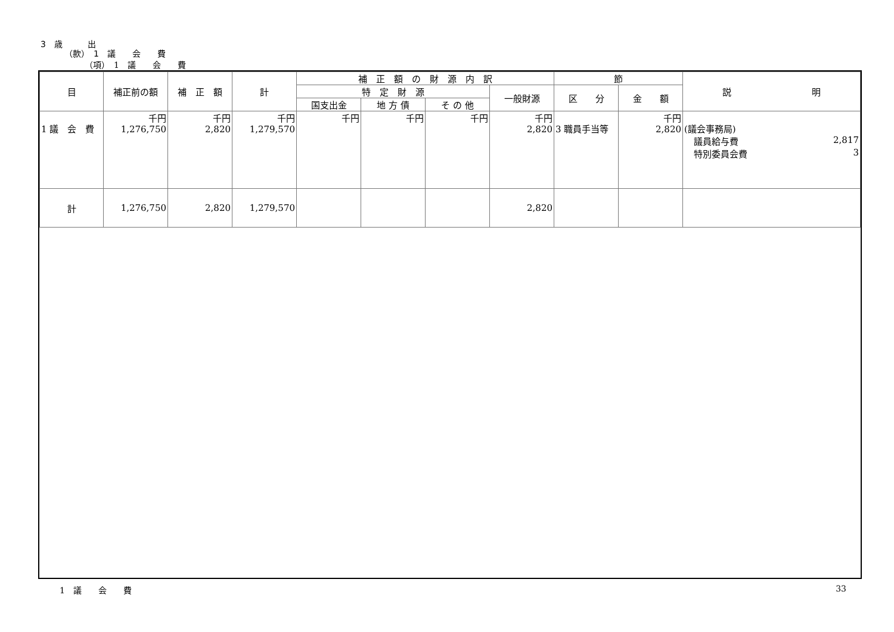3　歳　　　出
（款）　1　議　　会　　費
（項）　1　議　　会　　費
| 目 | 補正前の額 | 補 正 額 | 計 | 補 正 額 の 財 源 内 訳 | | | | 節 | | 説 明 |
| --- | --- | --- | --- | --- | --- | --- | --- | --- | --- | --- |
| | | | | 特 定 財 源 | | | 一般財源 | 区 分 | 金 額 | |
| | | | | 国支出金 | 地 方 債 | そ の 他 | | | | |
| 1 議 会 費 | 千円 1,276,750 | 千円 2,820 | 千円 1,279,570 | 千円 | 千円 | 千円 | 千円 2,820 | 3 職員手当等 | 千円 2,820 | (議会事務局) 議員給与費 2,817 特別委員会費 3 |
| 計 | 1,276,750 | 2,820 | 1,279,570 | | | | 2,820 | | | |
1　議　　会　　費 33